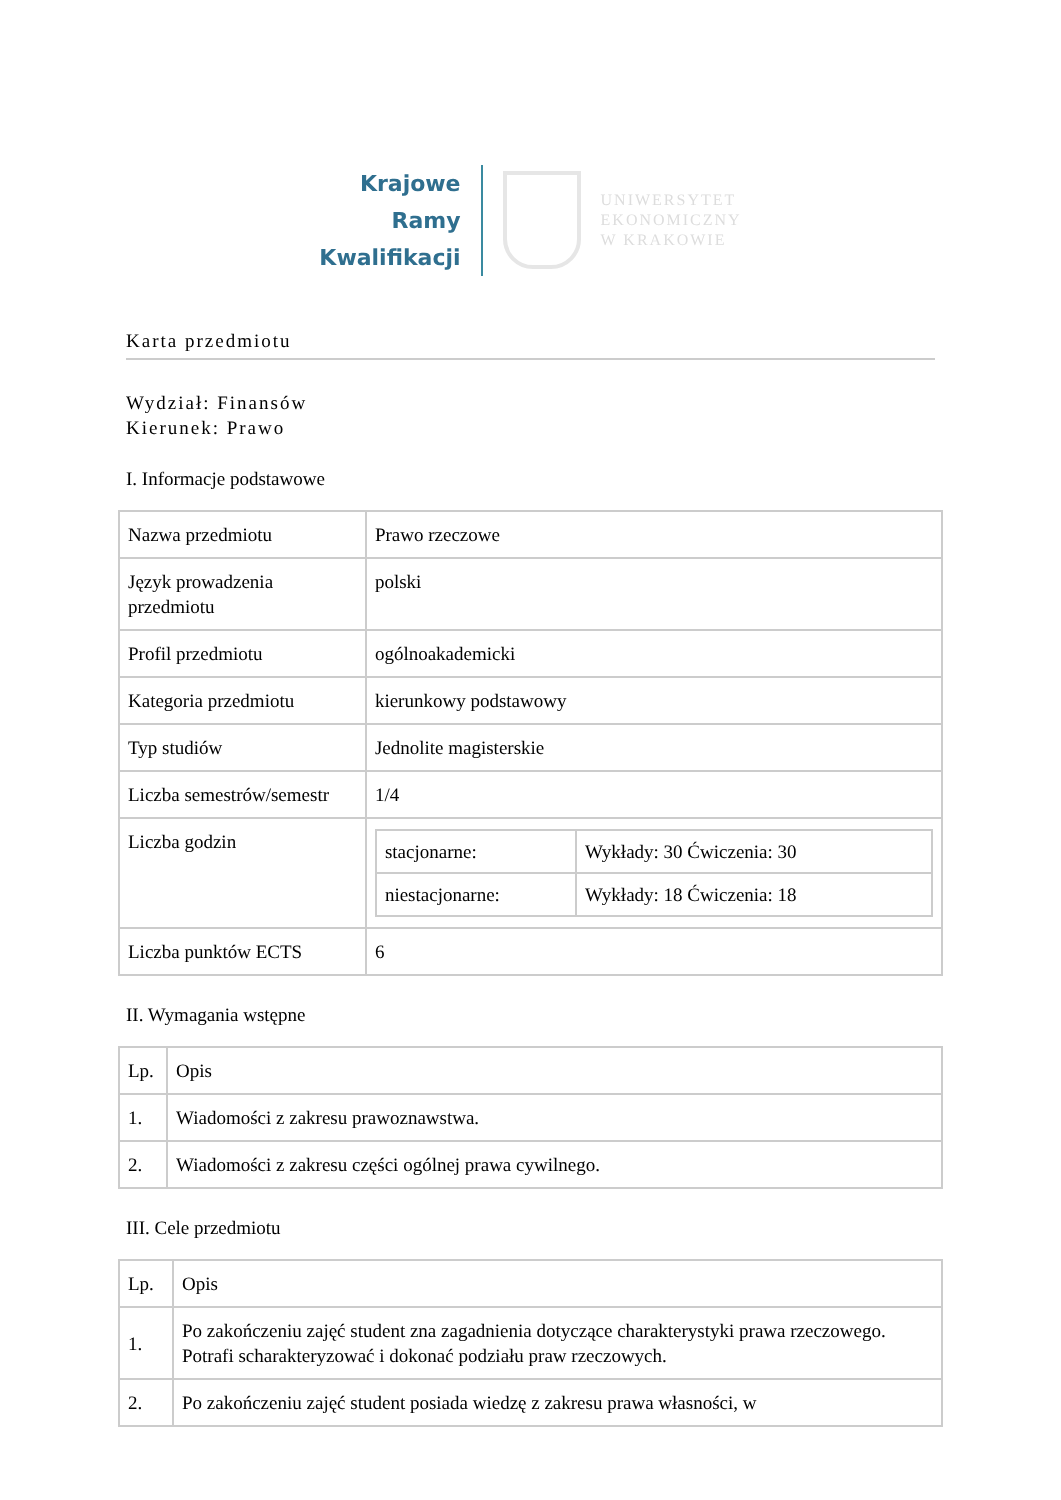Krajowe
Ramy
Kwalifikacji
UNIWERSYTET
EKONOMICZNY
W KRAKOWIE
Karta przedmiotu
Wydział: Finansów
Kierunek: Prawo
I. Informacje podstawowe
| Nazwa przedmiotu | Prawo rzeczowe |
| Język prowadzenia przedmiotu | polski |
| Profil przedmiotu | ogólnoakademicki |
| Kategoria przedmiotu | kierunkowy podstawowy |
| Typ studiów | Jednolite magisterskie |
| Liczba semestrów/semestr | 1/4 |
| Liczba godzin | / stacjonarne: / Wykłady: 30 Ćwiczenia: 30 / / niestacjonarne: / Wykłady: 18 Ćwiczenia: 18 / |
| Liczba punktów ECTS | 6 |
II. Wymagania wstępne
| Lp. | Opis |
| 1. | Wiadomości z zakresu prawoznawstwa. |
| 2. | Wiadomości z zakresu części ogólnej prawa cywilnego. |
III. Cele przedmiotu
| Lp. | Opis |
| 1. | Po zakończeniu zajęć student zna zagadnienia dotyczące charakterystyki prawa rzeczowego. Potrafi scharakteryzować i dokonać podziału praw rzeczowych. |
| 2. | Po zakończeniu zajęć student posiada wiedzę z zakresu prawa własności, w |